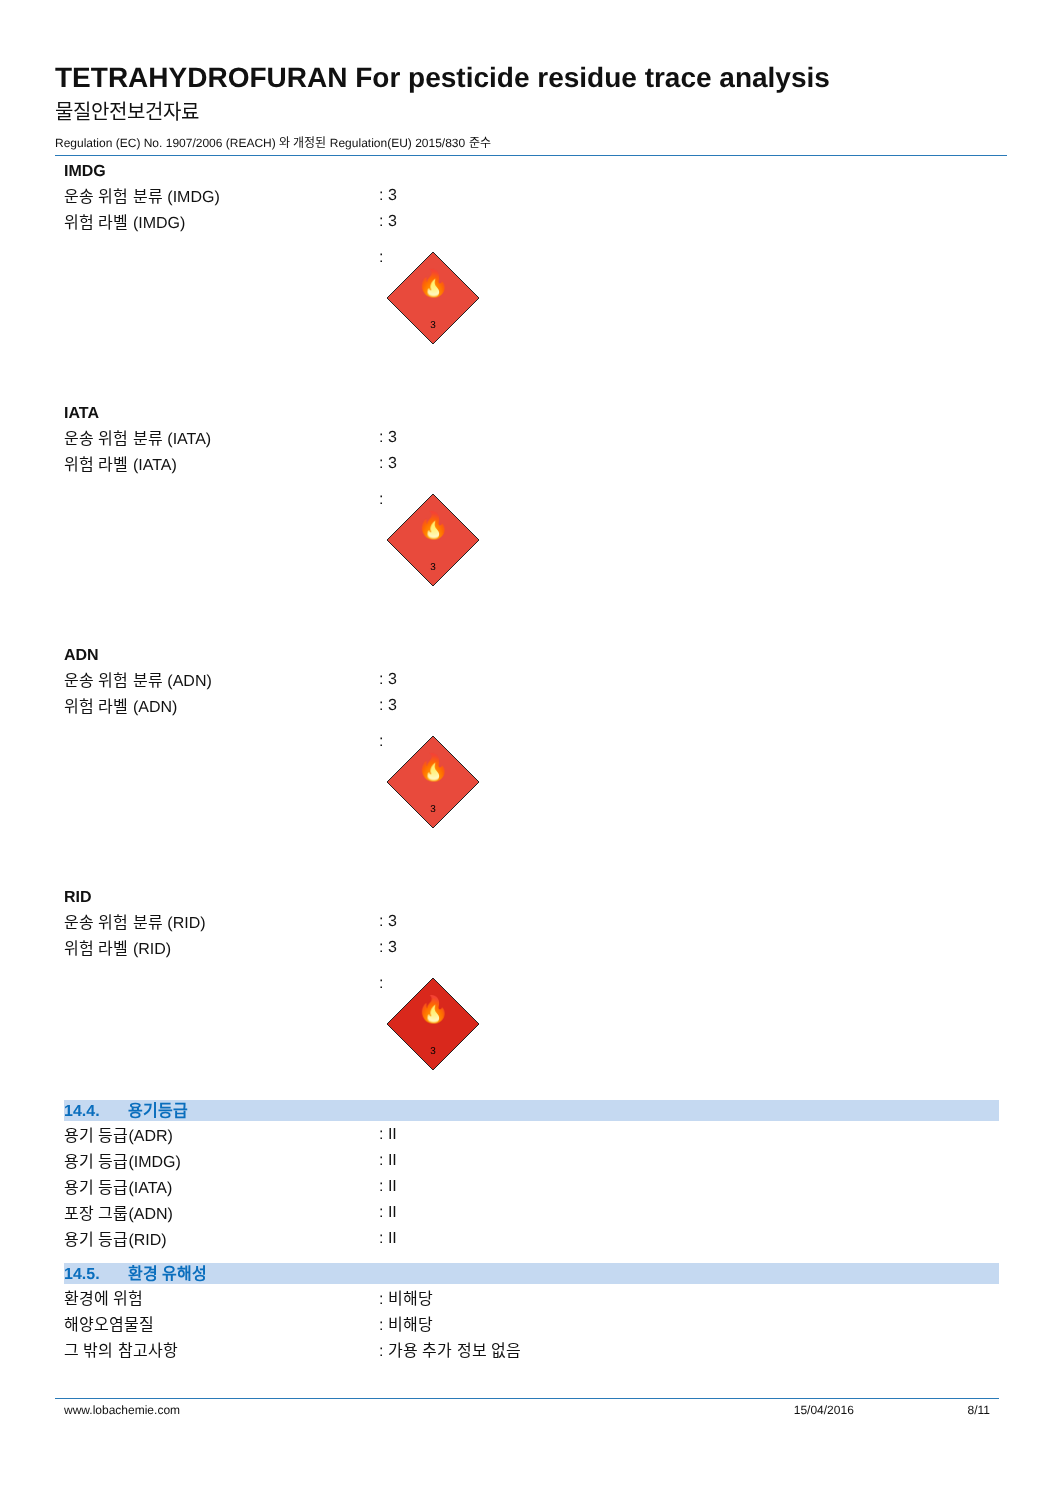TETRAHYDROFURAN For pesticide residue trace analysis
물질안전보건자료
Regulation (EC) No. 1907/2006 (REACH) 와 개정된 Regulation(EU) 2015/830 준수
IMDG
운송 위험 분류 (IMDG) : 3
위험 라벨 (IMDG) : 3
:
🔥
3
IATA
운송 위험 분류 (IATA) : 3
위험 라벨 (IATA) : 3
:
🔥
3
ADN
운송 위험 분류 (ADN) : 3
위험 라벨 (ADN) : 3
:
🔥
3
RID
운송 위험 분류 (RID) : 3
위험 라벨 (RID) : 3
:
🔥
3
14.4. 용기등급
용기 등급(ADR) : II
용기 등급(IMDG) : II
용기 등급(IATA) : II
포장 그룹(ADN) : II
용기 등급(RID) : II
14.5. 환경 유해성
환경에 위험 : 비해당
해양오염물질 : 비해당
그 밖의 참고사항 : 가용 추가 정보 없음
www.lobachemie.com 15/04/2016 8/11